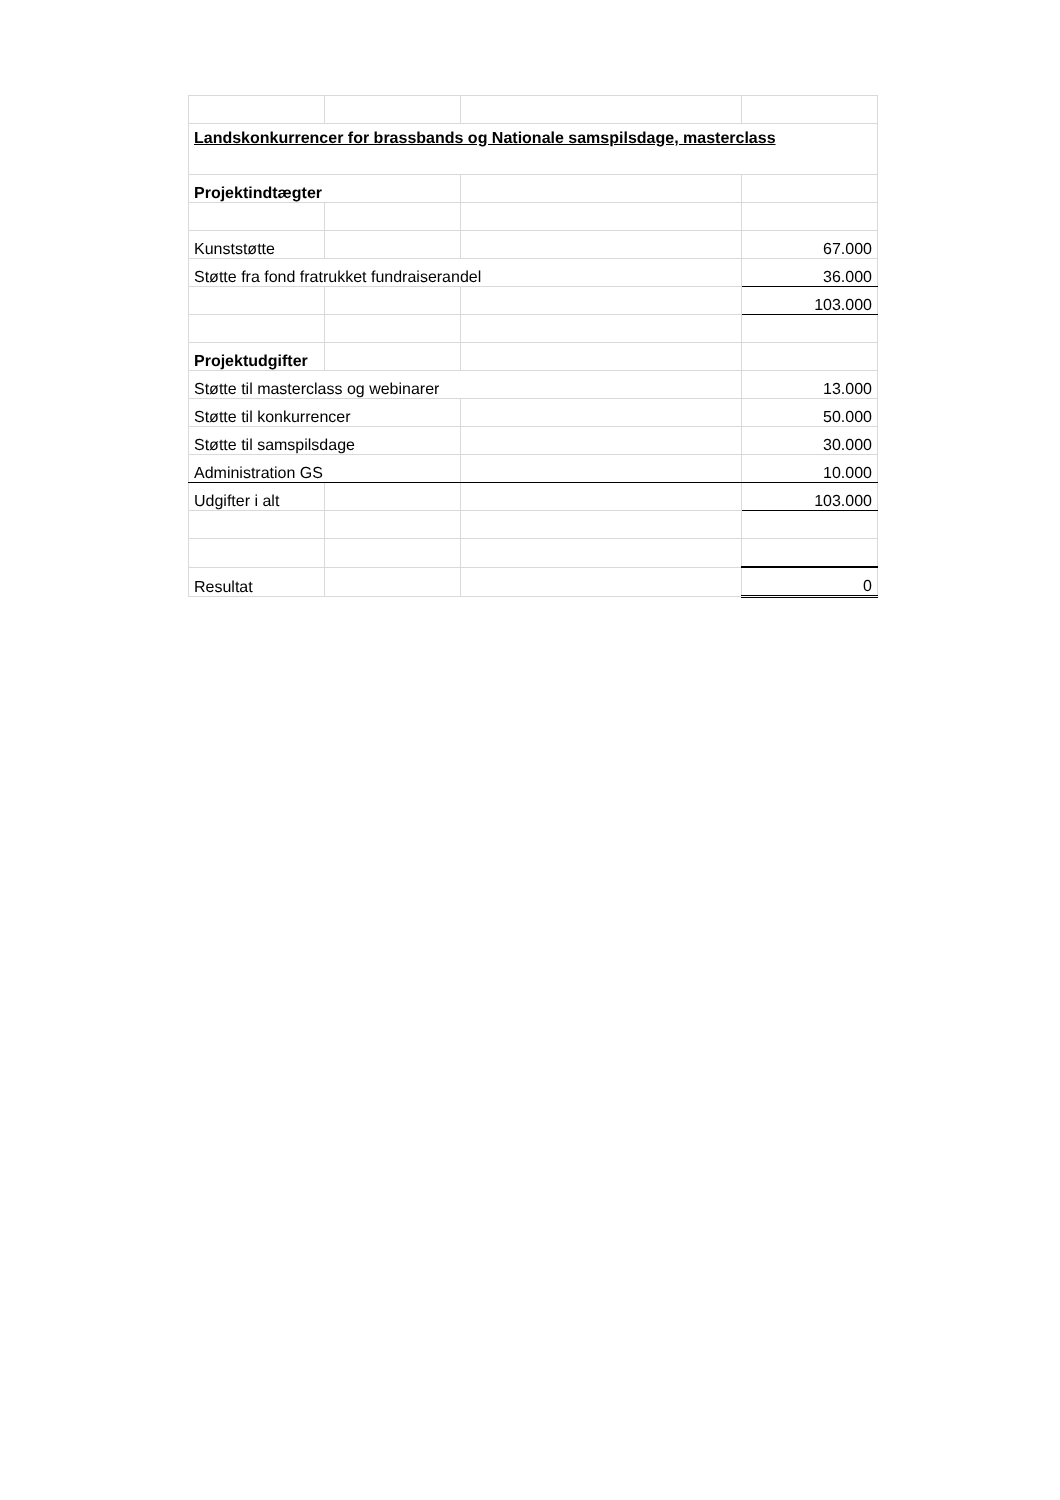| Landskonkurrencer for brassbands og Nationale samspilsdage, masterclass | | | |
| Projektindtægter | | | |
| Kunststøtte | | | 67.000 |
| Støtte fra fond fratrukket fundraiserandel | | | 36.000 |
| | | | 103.000 |
| Projektudgifter | | | |
| Støtte til masterclass og webinarer | | | 13.000 |
| Støtte til konkurrencer | | | 50.000 |
| Støtte til samspilsdage | | | 30.000 |
| Administration GS | | | 10.000 |
| Udgifter i alt | | | 103.000 |
| Resultat | | | 0 |